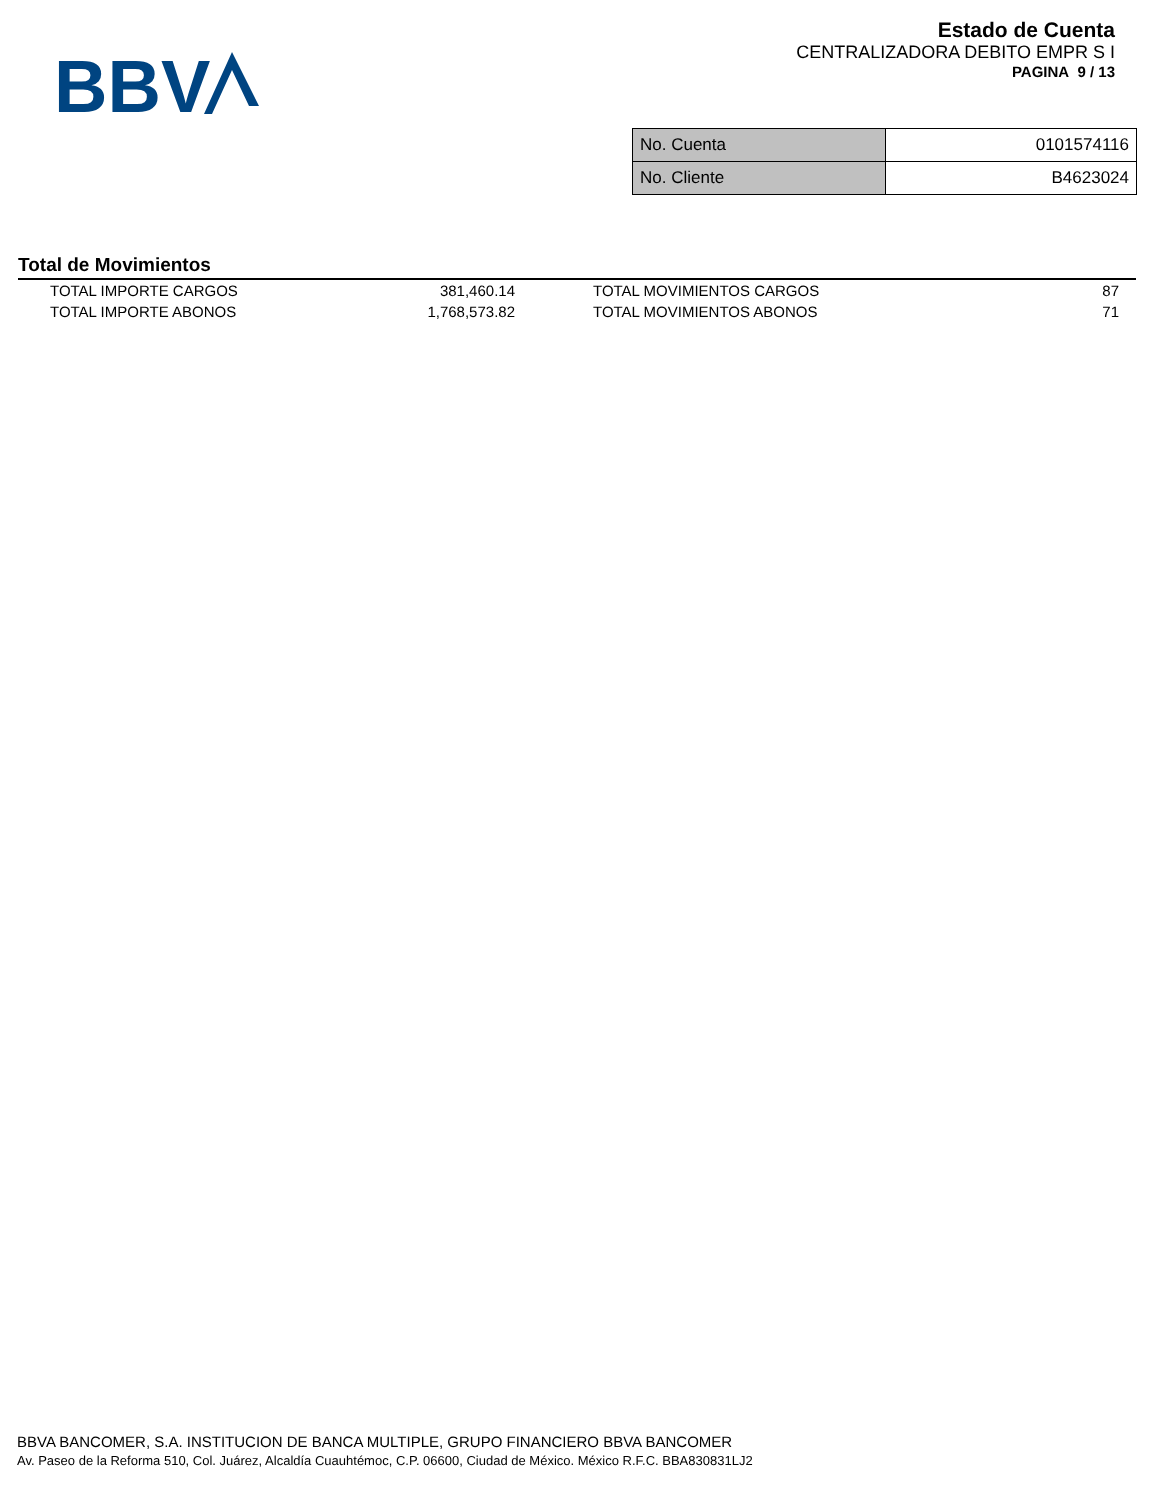BBV
Estado de Cuenta
CENTRALIZADORA DEBITO EMPR S I
PAGINA 9 / 13
| No. Cuenta | 0101574116 |
| No. Cliente | B4623024 |
Total de Movimientos
| TOTAL IMPORTE CARGOS | 381,460.14 | TOTAL MOVIMIENTOS CARGOS | 87 |
| TOTAL IMPORTE ABONOS | 1,768,573.82 | TOTAL MOVIMIENTOS ABONOS | 71 |
BBVA BANCOMER, S.A. INSTITUCION DE BANCA MULTIPLE, GRUPO FINANCIERO BBVA BANCOMER
Av. Paseo de la Reforma 510, Col. Juárez, Alcaldía Cuauhtémoc, C.P. 06600, Ciudad de México. México R.F.C. BBA830831LJ2